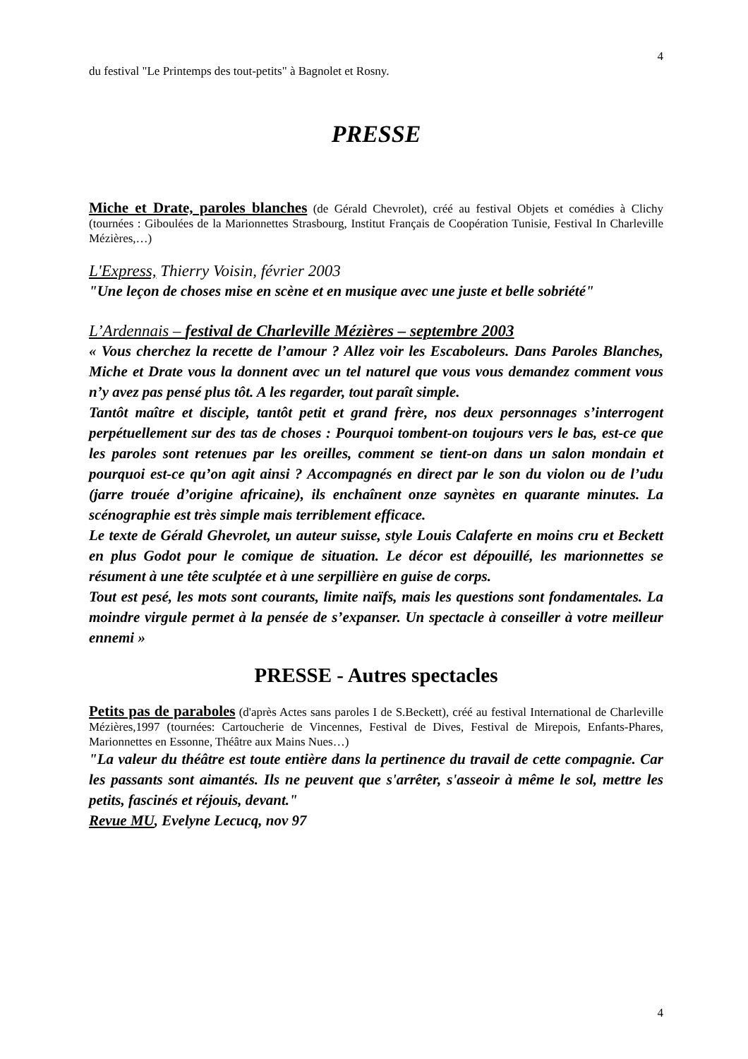4
du festival "Le Printemps des tout-petits" à Bagnolet et Rosny.
PRESSE
Miche et Drate, paroles blanches (de Gérald Chevrolet), créé au festival Objets et comédies à Clichy (tournées : Giboulées de la Marionnettes Strasbourg, Institut Français de Coopération Tunisie, Festival In Charleville Mézières,…)
L'Express, Thierry Voisin, février 2003
"Une leçon de choses mise en scène et en musique avec une juste et belle sobriété"
L’Ardennais – festival de Charleville Mézières – septembre 2003
« Vous cherchez la recette de l’amour ? Allez voir les Escaboleurs. Dans Paroles Blanches, Miche et Drate vous la donnent avec un tel naturel que vous vous demandez comment vous n’y avez pas pensé plus tôt. A les regarder, tout paraît simple.
Tantôt maître et disciple, tantôt petit et grand frère, nos deux personnages s’interrogent perpétuellement sur des tas de choses : Pourquoi tombent-on toujours vers le bas, est-ce que les paroles sont retenues par les oreilles, comment se tient-on dans un salon mondain et pourquoi est-ce qu’on agit ainsi ? Accompagnés en direct par le son du violon ou de l’udu (jarre trouée d’origine africaine), ils enchaînent onze saynètes en quarante minutes. La scénographie est très simple mais terriblement efficace.
Le texte de Gérald Ghevrolet, un auteur suisse, style Louis Calaferte en moins cru et Beckett en plus Godot pour le comique de situation. Le décor est dépouillé, les marionnettes se résument à une tête sculptée et à une serpillière en guise de corps.
Tout est pesé, les mots sont courants, limite naïfs, mais les questions sont fondamentales. La moindre virgule permet à la pensée de s’expanser. Un spectacle à conseiller à votre meilleur ennemi »
PRESSE - Autres spectacles
Petits pas de paraboles (d'après Actes sans paroles I de S.Beckett), créé au festival International de Charleville Mézières,1997 (tournées: Cartoucherie de Vincennes, Festival de Dives, Festival de Mirepois, Enfants-Phares, Marionnettes en Essonne, Théâtre aux Mains Nues…)
"La valeur du théâtre est toute entière dans la pertinence du travail de cette compagnie. Car les passants sont aimantés. Ils ne peuvent que s'arrêter, s'asseoir à même le sol, mettre les petits, fascinés et réjouis, devant."
Revue MU, Evelyne Lecucq, nov 97
4